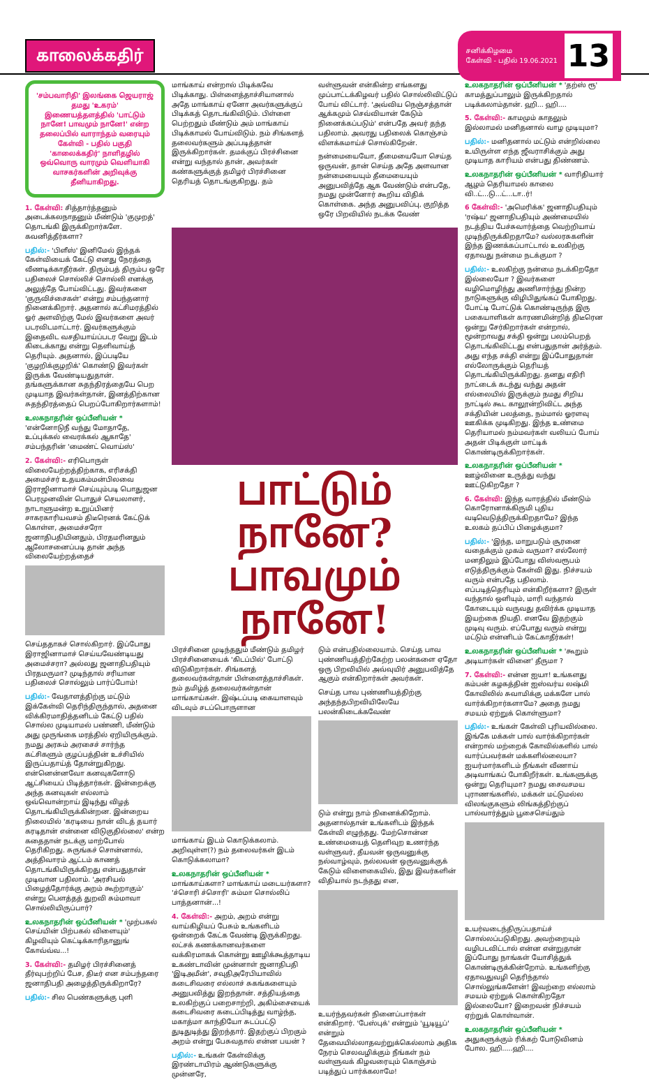காலைக்கதிர்
சனிக்கிழமை
கேள்வி - பதில் 19.06.2021
13
'சம்பவாரிதி' இலங்கை ஜெயராஜ் தமது 'உகரம்' இணையத்தளத்தில் 'பாட்டும் நானே! பாவமும் நானே!' என்ற தலைப்பில் வாராந்தம் வரையும் கேள்வி - பதில் பகுதி 'காலைக்கதிர்' நாளிதழில் ஒவ்வொரு வாரமும் வெளியாகி வாசகர்களின் அறிவுக்கு தீனியாகிறது.
1. கேள்வி: சித்தார்த்தனும் அடைக்கலநாதனும் மீண்டும் 'குமுறத்' தொடங்கி இருக்கிறார்களே. கவனித்தீர்களா?
பதில்:- 'பிளீஸ்' இனிமேல் இந்தக் கேள்வியைக் கேட்டு எனது நேரத்தை வீணடிக்காதீர்கள். திரும்பத் திரும்ப ஒரே பதிலைச் சொல்லிச் சொல்லி எனக்கு அலுத்தே போய்விட்டது. இவர்களை 'குருவிச்சைகள்' என்று சம்பந்தனார் நினைக்கிறார். அதனால் கட்சிமரத்தில் ஓர் அளவிற்கு மேல் இவர்களை அவர் படரவிடமாட்டார். இவர்களுக்கும் இதைவிட வசதியாய்ப்படர வேறு இடம் கிடைக்காது என்று தெளிவாய்த் தெரியும். அதனால், இப்படியே 'குழறிக்குழறிக்' கொண்டு இவர்கள் இருக்க வேண்டியதுதான். தங்களுக்கான சுதந்திரத்தையே பெற முடியாத இவர்கள்தான், இனத்திற்கான சுதந்திரத்தைப் பெறப்போகிறார்களாம்!
உலகநாதரின் ஒப்பீனியன் * 'என்னோடுநீ வந்து மோதாதே, உப்புக்கல் வைரக்கல் ஆகாதே' சம்பந்தரின் 'மைண்ட் வொய்ஸ்'
2. கேள்வி:- எரிபொருள் விலையேற்றத்திற்காக, எரிசக்தி அமைச்சர் உதயகம்மன்பிலவை இராஜினாமாச் செய்யும்படி பொதுஜன பெரமுனவின் பொதுச் செயலாளர், நாடாளுமன்ற உறுப்பினர் சாகரகாரியவசம் திடீரெனக் கேட்டுக் கொள்ள, அமைச்சரோ ஜனாதிபதியினதும், பிரதமரினதும் ஆலோசனைப்படி தான் அந்த விலையேற்றத்தைச்
செய்ததாகச் சொல்கிறார். இப்போது இராஜினாமாச் செய்யவேண்டியது அமைச்சரா? அல்லது ஜனாதிபதியும் பிரதமருமா? முடிந்தால் சரியான பதிலைச் சொல்லும் பார்ப்போம்!
பதில்:- வேதாளத்திற்கு மட்டும் இக்கேள்வி தெரிந்திருந்தால், அதனை விக்கிரமாதித்தனிடம் கேட்டு பதில் சொல்ல முடியாமல் பண்ணி, மீண்டும் அது முருங்கை மரத்தில் ஏறியிருக்கும். நமது அரசும் அரசைச் சார்ந்த கட்சிகளும் குழப்பத்தின் உச்சியில் இருப்பதாய்த் தோன்றுகிறது. என்னென்னவோ கனவுகளோடு ஆட்சியைப் பிடித்தார்கள். இன்றைக்கு அந்த கனவுகள் எல்லாம் ஒவ்வொன்றாய் இடிந்து விழத் தொடங்கியிருக்கின்றன. இன்றைய நிலையில் 'கரடியை நான் விடத் தயார் கரடிதான் என்னை விடுகுதில்லை' என்ற கதைதான் நடக்கு மாற்போல் தெரிகிறது. சுருங்கச் சொன்னால், அத்திவாரம் ஆட்டம் காணத் தொடங்கியிருக்கிறது என்பதுதான் முடிவான பதிலாம். 'அரசியல் பிழைத்தோர்க்கு அறம் கூற்றாகும்' என்று பௌத்தத் துறவி சும்மாவா சொல்லியிருப்பார்?
உலகநாதரின் ஒப்பீனியன் * 'முற்பகல் செய்யின் பிற்பகல் விளையும்' கிழவியும் கெட்டிக்காரிதானுங் கோவ்வ்வ...!
3. கேள்வி:- தமிழர் பிரச்சினைத் தீர்வுபற்றிப் பேச, திடீர் என சம்பந்தரை ஜனாதிபதி அழைத்திருக்கிறாரே?
பதில்:- சில பெண்களுக்கு புளி
மாங்காய் என்றால் பிடிக்கவே பிடிக்காது. பிள்ளைத்தாச்சியானால் அதே மாங்காய் ஏனோ அவர்களுக்குப் பிடிக்கத் தொடங்கிவிடும். பிள்ளை பெற்றதும் மீண்டும் அம் மாங்காய் பிடிக்காமல் போய்விடும். நம் சிங்களத் தலைவர்களும் அப்படித்தான் இருக்கிறார்கள். தமக்குப் பிரச்சினை என்று வந்தால் தான், அவர்கள் கண்களுக்குத் தமிழர் பிரச்சினை தெரியத் தொடங்குகிறது. தம்
வள்ளுவன் என்கின்ற எங்களது முப்பாட்டக்கிழவர் பதில் சொல்லிவிட்டுப் போய் விட்டார். 'அவ்விய நெஞ்சத்தான் ஆக்கமும் செவ்வியான் கேடும் நினைக்கப்படும்' என்பதே அவர் தந்த பதிலாம். அவரது பதிலைக் கொஞ்சம் விளக்கமாய்ச் சொல்கிறேன்.
நன்மையையோ, தீமையையோ செய்த ஒருவன், தான் செய்த அதே அளவான நன்மையையும் தீமையையும் அனுபவித்தே ஆக வேண்டும் என்பதே, நமது முன்னோர் கூறிய விதிக் கொள்கை. அந்த அனுபவிப்பு, குறித்த ஒரே பிறவியில் நடக்க வேண்
பாட்டும் நானே?
பாவமும் நானே!
பிரச்சினை முடிந்ததும் மீண்டும் தமிழர் பிரச்சினையைக் 'கிடப்பில்' போட்டு விடுகிறார்கள். சிங்களத் தலைவர்கள்தான் பிள்ளைத்தாச்சிகள். நம் தமிழ்த் தலைவர்கள்தான் மாங்காய்கள். இஷ்டப்படி கையாளவும் விடவும் சடப்பொருளான
மாங்காய் இடம் கொடுக்கலாம். அறிவுள்ள(?) நம் தலைவர்கள் இடம் கொடுக்கலாமா?
உலகநாதரின் ஒப்பீனியன் * மாங்காய்களா? மாங்காய் மடையர்களா? 'ச்சொரி ச்சொரி' சும்மா சொல்லிப் பாத்தனான்...!
4. கேள்வி:- அறம், அறம் என்று வாய்கிழியப் பேசும் உங்களிடம் ஒன்றைக் கேட்க வேண்டி இருக்கிறது. லட்சக் கணக்கானவர்களை வக்கிரமாகக் கொன்று ஊழிக்கூத்தாடிய உகண்டாவின் முன்னாள் ஜனாதிபதி 'இடிஅமீன்', சவுதிஅரேபியாவில் கடைசிவரை எல்லாச் சுகங்களையும் அனுபவித்து இறந்தான். சத்தியத்தை உலகிற்குப் பறைசாற்றி, அகிம்சையைக் கடைசிவரை கடைப்பிடித்து வாழ்ந்த, மகாத்மா காந்தியோ சுடப்பட்டு துடிதுடித்து இறந்தார். இதற்குப் பிறகும் அறம் என்று பேசுவதால் என்ன பயன் ?
பதில்:- உங்கள் கேள்விக்கு இரண்டாயிரம் ஆண்டுகளுக்கு முன்னரே,
டும் என்பதில்லையாம். செய்த பாவ புண்ணியத்திற்கேற்ற பலன்களை ஏதோ ஒரு பிறவியில் அவ்வுயிர் அனுபவித்தே ஆகும் என்கிறார்கள் அவர்கள்.
செய்த பாவ புண்ணியத்திற்கு அந்தந்தபிறவியிலேயே பலன்கிடைக்கவேண்
டும் என்று நாம் நினைக்கிறோம். அதனால்தான் உங்களிடம் இந்தக் கேள்வி எழுந்தது. மேற்சொன்ன உண்மையைத் தெளிவுற உணர்ந்த வள்ளுவர், தீயவன் ஒருவனுக்கு நல்வாழ்வும், நல்லவன் ஒருவனுக்குக் கேடும் விளைகையில், இது இவர்களின் விதியால் நடந்தது என,
உயர்ந்தவர்கள் நினைப்பார்கள் என்கிறார். 'பேஸ்புக்' என்றும் 'யூடியூப்' என்றும் தேவையில்லாதவற்றுக்கெல்லாம் அதிக நேரம் செலவழிக்கும் நீங்கள் நம் வள்ளுவக் கிழவரையும் கொஞ்சம் படித்துப் பார்க்கலாமே!
உலகநாதரின் ஒப்பீனியன் * 'தற்ஸ் ரூ' காமத்துப்பாலும் இருக்கிறதால் படிக்கலாம்தான். ஹி... ஹி....
5. கேள்வி:- காமமும் காதலும் இல்லாமல் மனிதனால் வாழ முடியுமா?
பதில்:- மனிதனால் மட்டும் என்றில்லை உயிருள்ள எந்த ஜீவராசிக்கும் அது முடியாத காரியம் என்பது திண்ணம்.
உலகநாதரின் ஒப்பீனியன் * வாரிதியார் ஆழம் தெரியாமல் காலை வி..ட்...டு...ட்...டா..ர்!
6 கேள்வி:- 'அமெரிக்க' ஜனாதிபதியும் 'ரஷ்ய' ஜனாதிபதியும் அண்மையில் நடத்திய பேச்சுவார்த்தை வெற்றியாய் முடிந்திருக்கிறதாமே? வல்லரசுகளின் இந்த இணக்கப்பாட்டால் உலகிற்கு ஏதாவது நன்மை நடக்குமா ?
பதில்:- உலகிற்கு நன்மை நடக்கிறதோ இல்லையோ ? இவர்களை வழிமொழிந்து அணிசார்ந்து நின்ற நாடுகளுக்கு விழிபிதுங்கப் போகிறது. போட்டி போட்டுக் கொண்டிருந்த இரு பகையாளிகள் காரணமின்றித் திடீரென ஒன்று சேர்கிறார்கள் என்றால், மூன்றாவது சக்தி ஒன்று பலம்பெறத் தொடங்கிவிட்டது என்பதுதான் அர்த்தம். அது எந்த சக்தி என்று இப்போதுதான் எல்லோருக்கும் தெரியத் தொடங்கியிருக்கிறது. தனது எதிரி நாட்டைக் கடந்து வந்து அதன் எல்லையில் இருக்கும் நமது சிறிய நாட்டில் கூட காலூன்றிவிட்ட அந்த சக்தியின் பலத்தை, நம்மால் ஓரளவு ஊகிக்க முடிகிறது. இந்த உண்மை தெரியாமல் நம்மவர்கள் வலியப் போய் அதன் பிடிக்குள் மாட்டிக் கொண்டிருக்கிறார்கள்.
உலகநாதரின் ஒப்பீனியன் * ஊழ்வினை உருத்து வந்து ஊட்டுகிறதோ ?
6. கேள்வி: இந்த வாரத்தில் மீண்டும் கொரோனாக்கிருமி புதிய வடிவெடுத்திருக்கிறதாமே? இந்த உலகம் தப்பிப் பிழைக்குமா?
பதில்:- 'இந்த, மாறுபடும் சூரனை வதைக்கும் முகம் வருமா? எல்லோர் மனதிலும் இப்போது விஸ்வரூபம் எடுத்திருக்கும் கேள்வி இது. நிச்சயம் வரும் என்பதே பதிலாம். எப்படித்தெரியும் என்கிறீர்களா? இருள் வந்தால் ஒளியும், மாரி வந்தால் கோடையும் வருவது தவிர்க்க முடியாத இயற்கை நியதி. எனவே இதற்கும் முடிவு வரும். எப்போது வரும் என்று மட்டும் என்னிடம் கேட்காதீர்கள்!
உலகநாதரின் ஒப்பீனியன் * 'கூறும் அடியார்கள் வினை' தீருமா ?
7. கேள்வி:- என்ன ஐயா! உங்களது கம்பன் கழகத்தின் ஐஸ்வர்ய லஷ்மி கோவிலில் சுவாமிக்கு மக்களே பால் வார்க்கிறார்களாமே? அதை நமது சமயம் ஏற்றுக் கொள்ளுமா?
பதில்:- உங்கள் கேள்வி புரியவில்லை. இங்கே மக்கள் பால் வார்க்கிறார்கள் என்றால் மற்றைக் கோவில்களில் பால் வார்ப்பவர்கள் மக்களில்லையா? ஐயர்மார்களிடம் நீங்கள் வீணாய் அடிவாங்கப் போகிறீர்கள். உங்களுக்கு ஒன்று தெரியுமா? நமது சைவசமய புராணங்களில், மக்கள் மட்டுமல்ல விலங்குகளும் லிங்கத்திற்குப் பால்வார்த்தும் பூசைசெய்தும்
உயர்வடைந்திருப்பதாய்ச் சொல்லப்படுகிறது. அவற்றையும் வழிபடவிட்டால் என்ன என்றுதான் இப்போது நாங்கள் யோசித்துக் கொண்டிருக்கின்றோம். உங்களிற்கு ஏதாவதுவழி தெரிந்தால் சொல்லுங்களேன்! இவற்றை எல்லாம் சமயம் ஏற்றுக் கொள்கிறதோ இல்லையோ? இறைவன் நிச்சயம் ஏற்றுக் கொள்வான்.
உலகநாதரின் ஒப்பீனியன் * அதுகளுக்கும் ரிக்கற் போடுவினம் போல. ஹி.....ஹி....